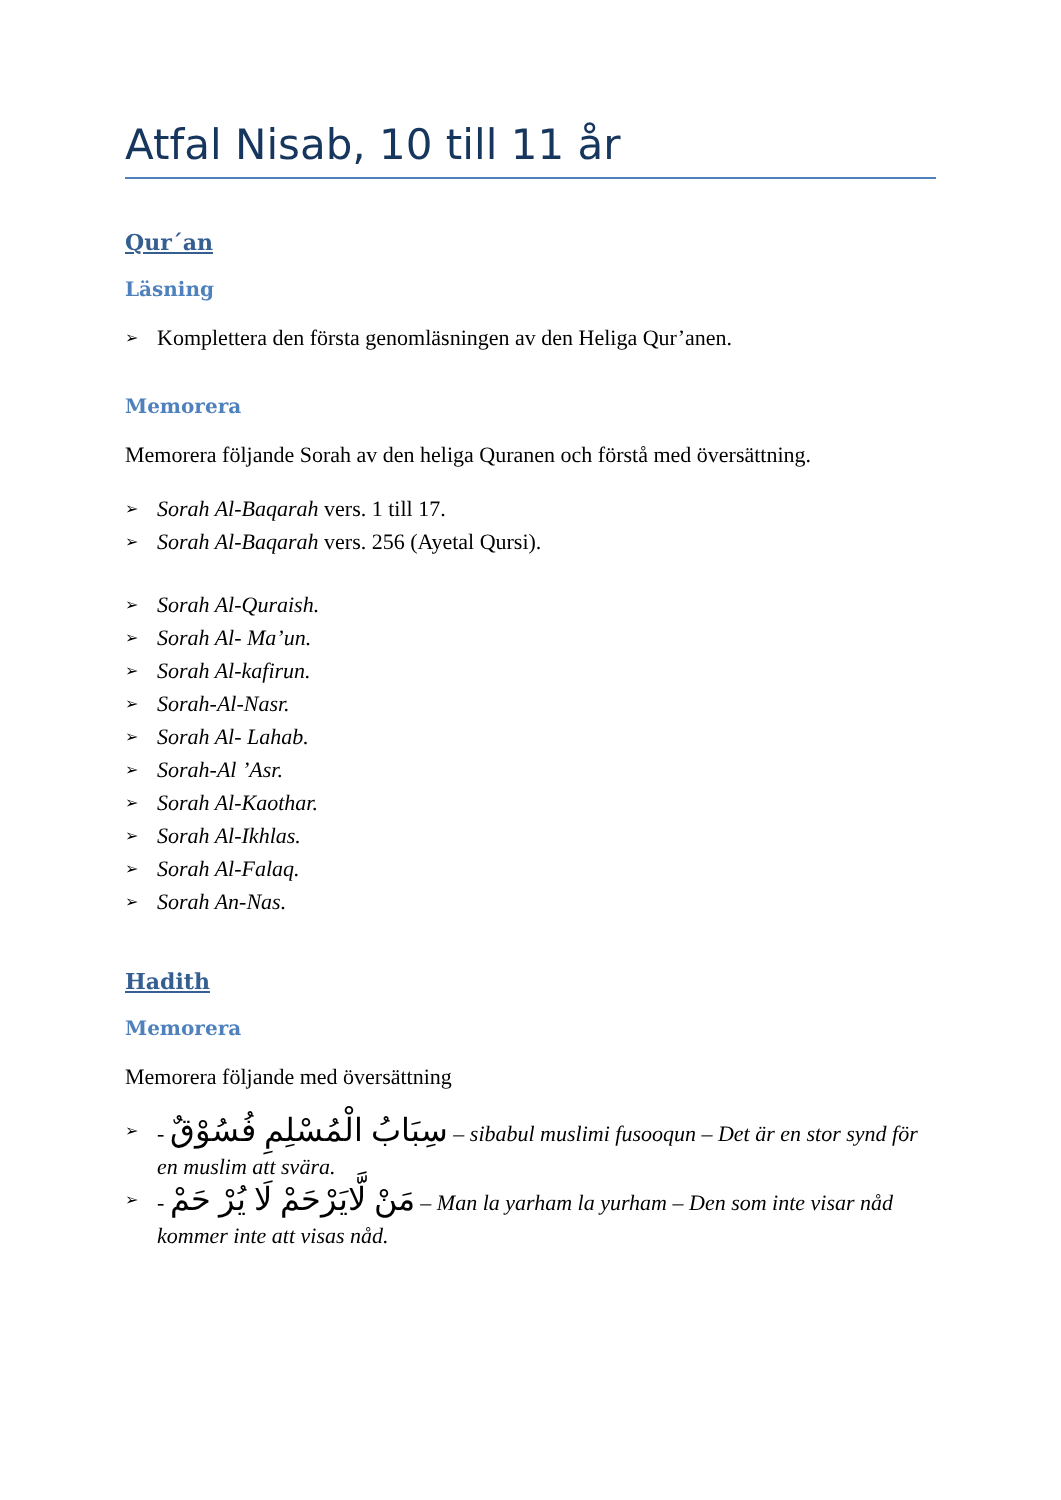Atfal Nisab, 10 till 11 år
Qur´an
Läsning
➢ Komplettera den första genomläsningen av den Heliga Qur’anen.
Memorera
Memorera följande Sorah av den heliga Quranen och förstå med översättning.
➢ Sorah Al-Baqarah vers. 1 till 17.
➢ Sorah Al-Baqarah vers. 256 (Ayetal Qursi).
➢ Sorah Al-Quraish.
➢ Sorah Al- Ma’un.
➢ Sorah Al-kafirun.
➢ Sorah-Al-Nasr.
➢ Sorah Al- Lahab.
➢ Sorah-Al ’Asr.
➢ Sorah Al-Kaothar.
➢ Sorah Al-Ikhlas.
➢ Sorah Al-Falaq.
➢ Sorah An-Nas.
Hadith
Memorera
Memorera följande med översättning
➢ - سِبَابُ الْمُسْلِمِ فُسُوْقٌ – sibabul muslimi fusooqun – Det är en stor synd för en muslim att svära.
➢ - مَنْ لَّايَرْحَمْ لَا يُرْ حَمْ – Man la yarham la yurham – Den som inte visar nåd kommer inte att visas nåd.